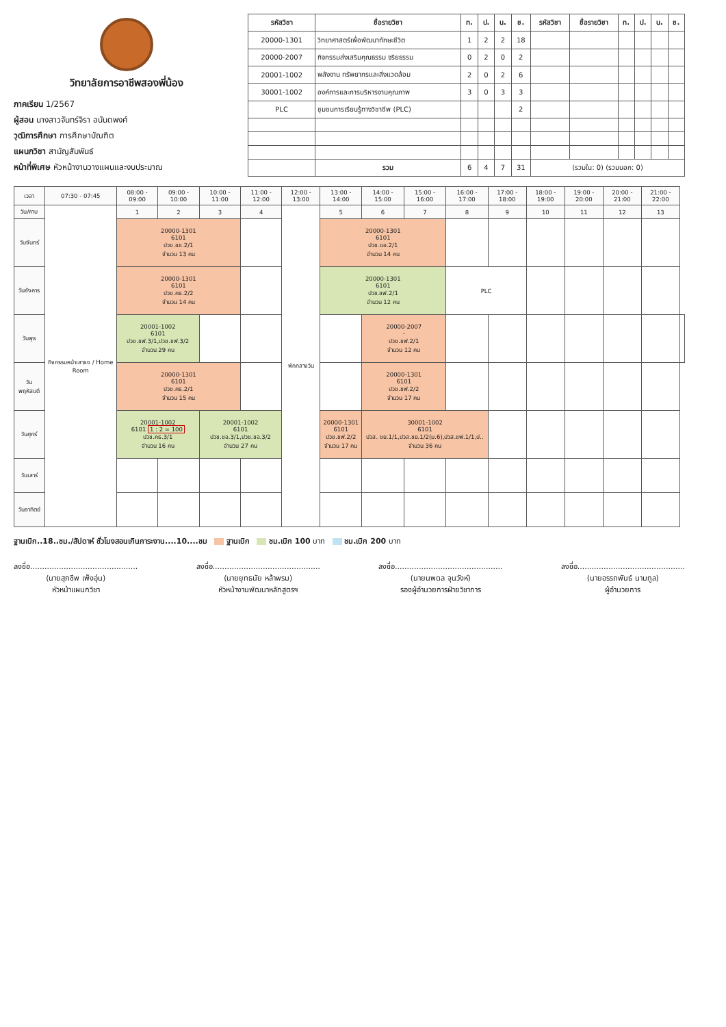วิทยาลัยการอาชีพสองพี่น้อง
ภาคเรียน 1/2567
ผู้สอน นางสาวจันทร์จิรา อนันตพงศ์
วุฒิการศึกษา การศึกษาบัณฑิต
แผนกวิชา สามัญสัมพันธ์
หน้าที่พิเศษ หัวหน้างานวางแผนและงบประมาณ
| รหัสวิชา | ชื่อรายวิชา | ท. | ป. | น. | ช. | รหัสวิชา | ชื่อรายวิชา | ท. | ป. | น. | ช. |
| --- | --- | --- | --- | --- | --- | --- | --- | --- | --- | --- | --- |
| 20000-1301 | วิทยาศาสตร์เพื่อพัฒนาทักษะชีวิต | 1 | 2 | 2 | 18 | | | | | | |
| 20000-2007 | กิจกรรมส่งเสริมคุณธรรม จริยธรรม | 0 | 2 | 0 | 2 | | | | | | |
| 20001-1002 | พลังงาน ทรัพยากรและสิ่งแวดล้อม | 2 | 0 | 2 | 6 | | | | | | |
| 30001-1002 | องค์การและการบริหารงานคุณภาพ | 3 | 0 | 3 | 3 | | | | | | |
| PLC | ชุมชนการเรียนรู้ทางวิชาชีพ (PLC) | | | | 2 | | | | | | |
| | รวม | 6 | 4 | 7 | 31 | (รวมใน: 0) (รวมนอก: 0) | | | | | |
| เวลา | 07:30 - 07:45 | 08:00 - 09:00 | 09:00 - 10:00 | 10:00 - 11:00 | 11:00 - 12:00 | 12:00 - 13:00 | 13:00 - 14:00 | 14:00 - 15:00 | 15:00 - 16:00 | 16:00 - 17:00 | 17:00 - 18:00 | 18:00 - 19:00 | 19:00 - 20:00 | 20:00 - 21:00 | 21:00 - 22:00 | |
| --- | --- | --- | --- | --- | --- | --- | --- | --- | --- | --- | --- | --- | --- | --- | --- | --- |
| วัน/คาบ | กิจกรรมหน้าเสาธง / Home Room | 1 | 2 | 3 | 4 | พักกลางวัน | 5 | 6 | 7 | 8 | 9 | 10 | 11 | 12 | 13 | |
| วันจันทร์ | | 20000-1301 6101 ปวช.ชช.2/1 จำนวน 13 คน | | | | | 20000-1301 6101 ปวช.ชอ.2/1 จำนวน 14 คน | | | | | | | | | |
| วันอังคาร | | 20000-1301 6101 ปวช.คธ.2/2 จำนวน 14 คน | | | | | 20000-1301 6101 ปวช.ชฟ.2/1 จำนวน 12 คน | | | PLC | | | | | | |
| วันพุธ | | 20001-1002 6101 ปวช.ชฟ.3/1,ปวช.ชฟ.3/2 จำนวน 29 คน | | | | | | 20000-2007 - ปวช.ชฟ.2/1 จำนวน 12 คน | | | | | | | | |
| วันพฤหัสบดี | | 20000-1301 6101 ปวช.คธ.2/1 จำนวน 15 คน | | | | | | 20000-1301 6101 ปวช.ชฟ.2/2 จำนวน 17 คน | | | | | | | | |
| วันศุกร์ | | 20001-1002 6101 1 : 2 = 100 ปวช.คธ.3/1 จำนวน 16 คน | | 20001-1002 6101 ปวช.ชอ.3/1,ปวช.ชอ.3/2 จำนวน 27 คน | | | 20000-1301 6101 ปวช.ชฟ.2/2 จำนวน 17 คน | 30001-1002 6101 ปวส. ชย.1/1,ปวส.ชย.1/2(ม.6),ปวส.ชฟ.1/1,ป.. จำนวน 36 คน | | | | | | | | |
| วันเสาร์ | | | | | | | | | | | | | | | | |
| วันอาทิตย์ | | | | | | | | | | | | | | | | |
ฐานเบิก..18..ชม./สัปดาห์ ชั่วโมงสอนเกินภาระงาน....10....ชม ฐานเบิก ชม.เบิก 100 บาท ชม.เบิก 200 บาท
ลงชื่อ.............................................
(นายสุภชีพ เพ็งอุ่น)
หัวหน้าแผนกวิชา
ลงชื่อ.............................................
(นายยุทธนัย หล้าพรม)
หัวหน้างานพัฒนาหลักสูตรฯ
ลงชื่อ.............................................
(นายนพดล จุนวังห์)
รองผู้อำนวยการฝ่ายวิชาการ
ลงชื่อ.............................................
(นายอรรถพันธ์ นามกูล)
ผู้อำนวยการ